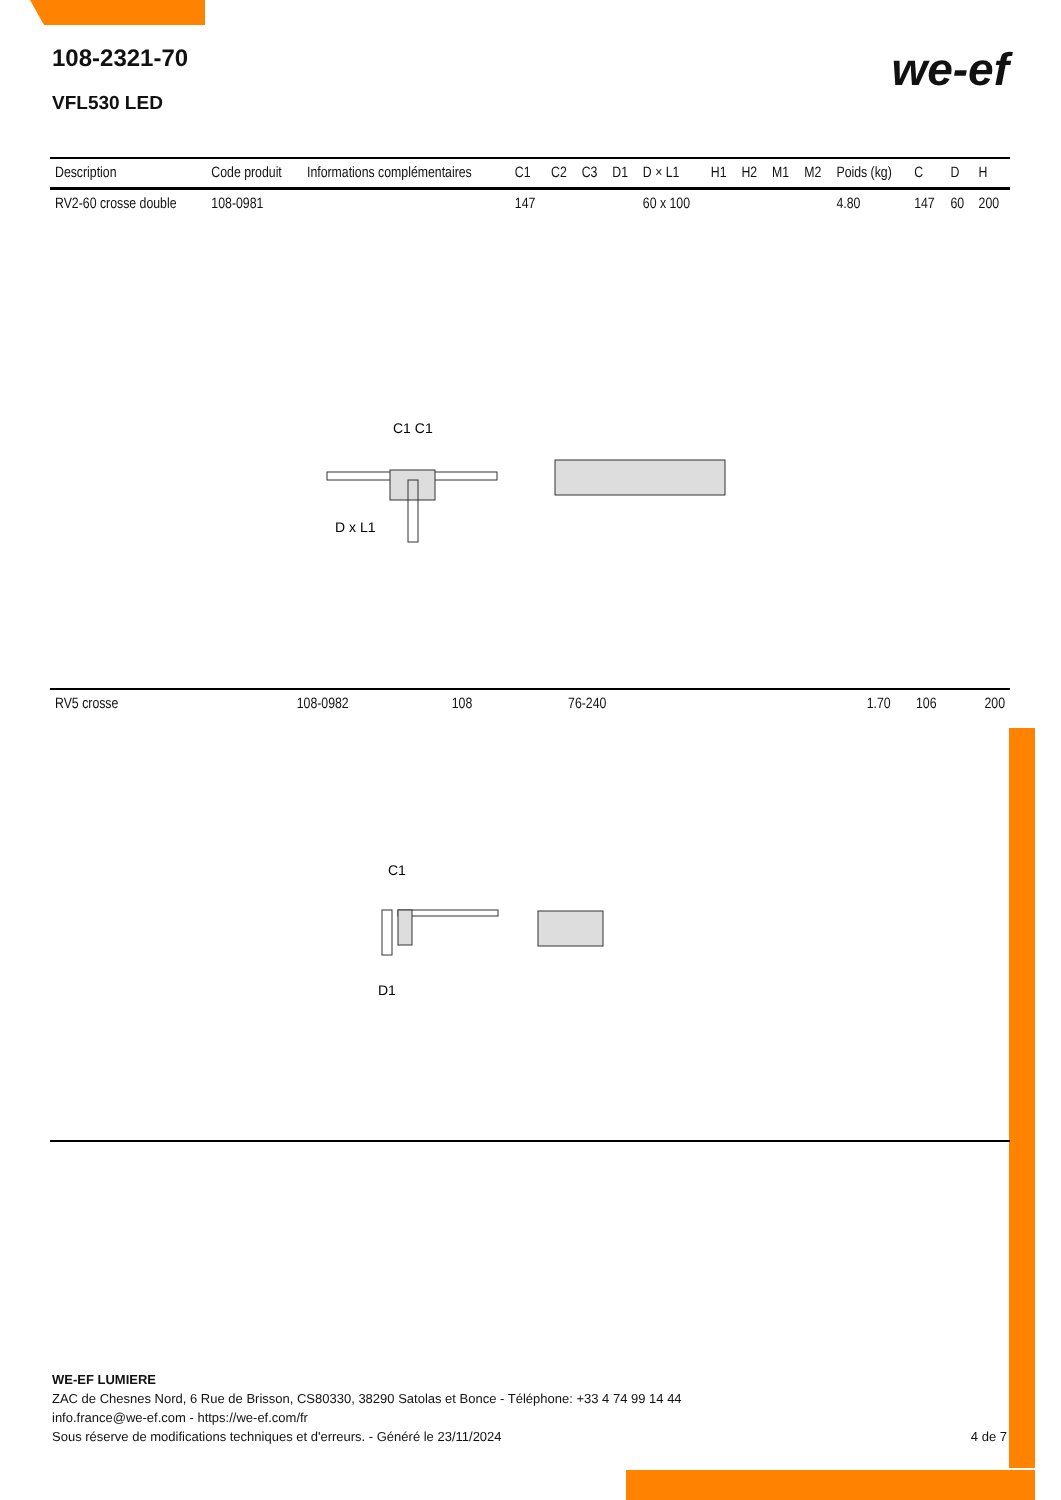108-2321-70
VFL530 LED
we-ef
| Description | Code produit | Informations complémentaires | C1 | C2 | C3 | D1 | D × L1 | H1 | H2 | M1 | M2 | Poids (kg) | C | D | H |
| --- | --- | --- | --- | --- | --- | --- | --- | --- | --- | --- | --- | --- | --- | --- | --- |
| RV2-60 crosse double | 108-0981 | | 147 | | | | 60 x 100 | | | | | 4.80 | 147 | 60 | 200 |
C1 C1
D x L1
| RV5 crosse | 108-0982 | 108 | 76-240 | 1.70 | 106 | 200 |
C1
D1
WE-EF LUMIERE
ZAC de Chesnes Nord, 6 Rue de Brisson, CS80330, 38290 Satolas et Bonce - Téléphone: +33 4 74 99 14 44
info.france@we-ef.com - https://we-ef.com/fr
Sous réserve de modifications techniques et d'erreurs. - Généré le 23/11/2024 4 de 7